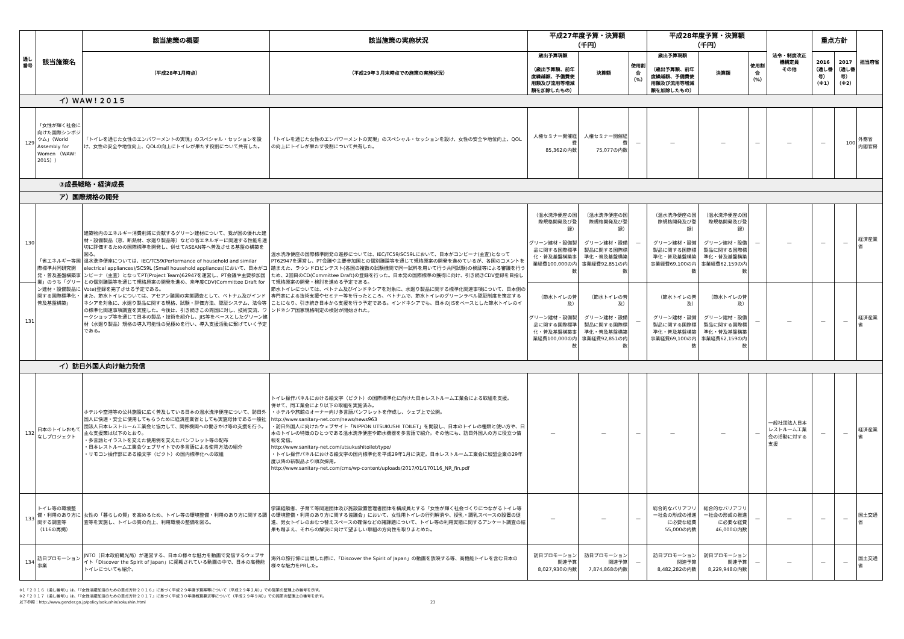| 通し番号 | 該当施策名 | 該当施策の概要 | 該当施策の実施状況 | 平成27年度予算・決算額 （千円） | | | 平成28年度予算・決算額 （千円） | | | 法令・制度改正 機構定員 その他 | 重点方針 | | 担当府省 |
| --- | --- | --- | --- | --- | --- | --- | --- | --- | --- | --- | --- | --- | --- |
| | | | | 歳出予算現額 （歳出予算額、前年度繰越額、予備費使用額及び流用等増減額を加除したもの） | 決算額 | 使用割合 （%） | 歳出予算現額 （歳出予算額、前年度繰越額、予備費使用額及び流用等増減額を加除したもの） | 決算額 | 使用割合 （%） | | 2016 （通し番号） （※1） | 2017 （通し番号） （※2） | |
| | | （平成28年1月時点） | （平成29年３月末時点での施策の実施状況） | | | | | | | | | | |
| イ）ＷＡＷ！２０１５ | | | | | | | | | | | | | |
| 129 | 「女性が輝く社会に向けた国際シンポジウム」（World Assembly for Women （WAW! 2015）） | 「トイレを通じた女性のエンパワーメントの実現」のスペシャル・セッションを設け、女性の安全や地位向上、QOLの向上にトイレが果たす役割について共有した。 | 「トイレを通じた女性のエンパワーメントの実現」のスペシャル・セッションを設け、女性の安全や地位向上、QOLの向上にトイレが果たす役割について共有した。 | 人権セミナー開催経費 85,362の内数 | 人権セミナー開催経費 75,077の内数 | — | — | — | — | — | — | 100 | 外務省 内閣官房 |
| ③成長戦略・経済成長 | | | | | | | | | | | | | |
| ア）国際規格の開発 | | | | | | | | | | | | | |
| 130 | 「省エネルギー等国際標準共同研究開発・普及基盤構築事業」のうち「グリーン建材・設備製品に関する国際標準化・普及基盤構築」 | 建築物内のエネルギー消費削減に貢献するグリーン建材について、我が国の優れた建材・設備製品（窓、断熱材、水廻り製品等）などの省エネルギーに関連する性能を適切に評価するための国際標準を開発し、併せてASEAN等へ普及させる基盤の構築を図る。 温水洗浄便座については、IEC/TC59(Performance of household and similar electrical appliances)/SC59L (Small household appliances)において、日本がコンビーナ（主査）となってPT(Project Team)62947を運営し、PT会議や主要参加国との個別議論等を通じて規格原案の開発を進め、来年度CDV(Committee Draft for Vote)登録を完了させる予定である。 また、節水トイレについては、アセアン諸国の実態調査として、ベトナム及びインドネシアを対象に、水廻り製品に関する規格、試験・評価方法、認証システム、法令等の標準化関連事項調査を実施した。今後は、引き続きこの両国に対し、技術交流、ワークショップ等を通じて日本の製品・技術を紹介し、JIS等をベースとしたグリーン建材（水廻り製品）規格の導入可能性の見極めを行い、導入支援活動に繋げていく予定である。 | 温水洗浄便座の国際標準開発の進捗については、IEC/TC59/SC59Lにおいて、日本がコンビーナ(主査)となってPT62947を運営し、PT会議や主要参加国との個別議論等を通じて規格原案の開発を進めているが、各国のコメントを踏まえた、ラウンドロビンテスト(各国の複数の試験機関で同一試料を用いて行う共同試験)の検証等による審議を行うため、2回目のCD(Committee Draft)の登録を行った。日本発の国際標準の獲得に向け、引き続きCDV登録を目指して規格原案の開発・検討を進める予定である。 節水トイレについては、ベトナム及びインドネシアを対象に、水廻り製品に関する標準化関連事項について、日本側の専門家による技術支援やセミナー等を行ったところ、ベトナムで、節水トイレのグリーンラベル認証制度を策定することになり、引き続き日本から支援を行う予定である。インドネシアでも、日本のJISをベースとした節水トイレのインドネシア国家規格制定の検討が開始された。 | （温水洗浄便座の国際規格開発及び登録） グリーン建材・設備製品に関する国際標準化・普及基盤構築事業経費100,000の内数 | （温水洗浄便座の国際規格開発及び登録） グリーン建材・設備製品に関する国際標準化・普及基盤構築事業経費92,851の内数 | — | （温水洗浄便座の国際規格開発及び登録） グリーン建材・設備製品に関する国際標準化・普及基盤構築事業経費69,100の内数 | （温水洗浄便座の国際規格開発及び登録） グリーン建材・設備製品に関する国際標準化・普及基盤構築事業経費62,159の内数 | — | — | — | — | 経済産業省 |
| 131 | | | | （節水トイレの普及） グリーン建材・設備製品に関する国際標準化・普及基盤構築事業経費100,000の内数 | （節水トイレの普及） グリーン建材・設備製品に関する国際標準化・普及基盤構築事業経費92,851の内数 | — | （節水トイレの普及） グリーン建材・設備製品に関する国際標準化・普及基盤構築事業経費69,100の内数 | （節水トイレの普及） グリーン建材・設備製品に関する国際標準化・普及基盤構築事業経費62,159の内数 | — | — | — | — | 経済産業省 |
| イ）訪日外国人向け魅力発信 | | | | | | | | | | | | | |
| 132 | 日本のトイレおもてなしプロジェクト | ホテルや空港等の公共施設に広く普及している日本の温水洗浄便座について、訪日外国人に快適・安全に使用してもらうために経済産業省としても実施母体である一般社団法人日本レストルーム工業会と協力して、関係機関への働きかけ等の支援を行う。主な支援策は以下のとおり。 ・多言語とイラストを交えた使用例を交えたパンフレット等の配布 ・日本レストルーム工業会ウェブサイトでの多言語による使用方法の紹介 ・リモコン操作部にある絵文字（ピクト）の国内標準化への取組 | トイレ操作パネルにおける絵文字（ピクト）の国際標準化に向けた日本レストルーム工業会による取組を支援。 併せて、同工業会により以下の取組を実施済み。 ・ホテルや旅館のオーナー向け多言語パンフレットを作成し、ウェブ上で公開。 http://www.sanitary-net.com/news/news963 ・訪日外国人に向けたウェブサイト「NIPPON UTSUKUSHI TOILET」を開設し、日本のトイレの種類と使い方や、日本のトイレの特徴のひとつである温水洗浄便座や節水機器を多言語で紹介。その他にも、訪日外国人の方に役立つ情報を発信。 http://www.sanitary-net.com/utsukushitoilet/type/ ・トイレ操作パネルにおける絵文字の国内標準化を平成29年1月に決定。日本レストルーム工業会に加盟企業の29年度以降の新製品より順次採用。 http://www.sanitary-net.com/cms/wp-content/uploads/2017/01/170116_NR_fin.pdf | — | — | — | — | — | — | 一般社団法人日本レストルーム工業会の活動に対する支援 | — | — | 経済産業省 |
| 133 | トイレ等の環境整備・利用のあり方に関する調査等 （116の再掲） | 女性の「暮らしの質」を高めるため、トイレ等の環境整備・利用のあり方に関する調査等を実施し、トイレの質の向上、利用環境の整備を図る。 | 学識経験者、子育て等関連団体及び施設設置管理者団体を構成員とする「女性が輝く社会づくりにつながるトイレ等の環境整備・利用のあり方に関する協議会」において、女性用トイレの行列解消や、授乳・調乳スペースの設置の促進、男女トイレのおむつ替えスペースの確保などの諸課題について、トイレ等の利用実態に関するアンケート調査の結果も踏まえ、それらの解決に向けて望ましい取組の方向性を取りまとめた。 | — | — | — | 総合的なバリアフリー社会の形成の推進に必要な経費 55,000の内数 | 総合的なバリアフリー社会の形成の推進に必要な経費 46,000の内数 | — | — | — | — | 国土交通省 |
| 134 | 訪日プロモーション事業 | JNTO（日本政府観光局）が運営する、日本の様々な魅力を動画で発信するウェブサイト「Discover the Spirit of Japan」に掲載されている動画の中で、日本の高機能トイレについても紹介。 | 海外の旅行博に出展した際に、「Discover the Spirit of Japan」の動画を放映する等、高機能トイレを含む日本の様々な魅力をPRした。 | 訪日プロモーション関連予算 8,027,930の内数 | 訪日プロモーション関連予算 7,874,868の内数 | — | 訪日プロモーション関連予算 8,482,282の内数 | 訪日プロモーション関連予算 8,229,948の内数 | — | — | — | — | 国土交通省 |
※1「２０１６（通し番号）」は、「『女性活躍加速のための重点方針２０１６』に基づく平成２９年度予算案等について（平成２９年２月）」での施策の整理上の番号を示す。
※2「２０１７（通し番号）」は、「『女性活躍加速のための重点方針２０１７』に基づく平成３０年度概算要求等について（平成２９年９月）」での施策の整理上の番号を示す。
以下参照：http://www.gender.go.jp/policy/sokushin/sokushin.html 23